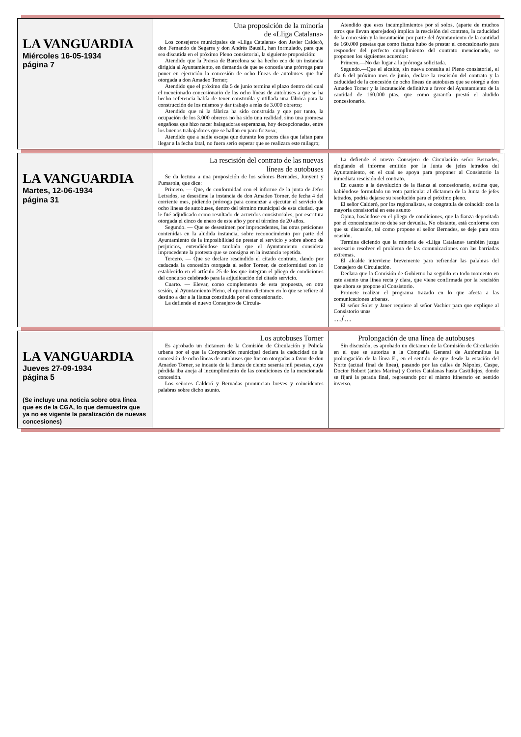| LA VANGUARDIA Miércoles 16-05-1934 página 7 | Una proposición de la minoría de «Lliga Catalana» Los consejeros municipales de «Lliga Catalana» don Javier Calderó, don Fernando de Segarra y don Andrés Bausili, han formulado, para que sea discutida en el próximo Pleno consistorial, la siguiente proposición: Atendido que la Prensa de Barcelona se ha hecho eco de un instancia dirigida al Ayuntamiento, en demanda de que se conceda una prórroga para poner en ejecución la concesión de ocho líneas de autobuses que fué otorgada a don Amadeo Torner; Atendido que el próximo día 5 de junio termina el plazo dentro del cual el mencionado concesionario de las ocho líneas de autobuses a que se ha hecho referencia había de tener construída y utillada una fábrica para la construcción de los mismos y dar trabajo a más de 3.000 obreros; Atendido que ni la fábrica ha sido construída y que por tanto, la ocupación de los 3.000 obreros no ha sido una realidad, sino una promesa engañosa que hizo nacer halagadoras esperanzas, hoy decepcionadas, entre los buenos trabajadores que se hallan en paro forzoso; Atendido que a nadie escapa que durante los pocos días que faltan para llegar a la fecha fatal, no fuera serio esperar que se realizara este milagro; | Atendido que esos incumplimientos por sí solos, (aparte de muchos otros que llevan aparejados) implica la rescisión del contrato, la caducidad de la concesión y la incautación por parte del Ayuntamiento de la cantidad de 160.000 pesetas que como fianza hubo de prestar el concesionario para responder del perfecto cumplimiento del contrato mencionado, se proponen los siguientes acuerdos: Primero.—No dar lugar a la prórroga solicitada. Segundo.—Que el alcalde, sin nueva consulta al Pleno consistorial, el día 6 del próximo mes de junio, declare la rescisión del contrato y la caducidad de la concesión de ocho líneas de autobuses que se otorgó a don Amadeo Torner y la incautación definitiva a favor del Ayuntamiento de la cantidad de 160.000 ptas. que como garantía prestó el aludido concesionario. |
| LA VANGUARDIA Martes, 12-06-1934 página 31 | La rescisión del contrato de las nuevas líneas de autobuses Se da lectura a una proposición de los señores Bernades, Junyent y Pumarola, que dice: Primero. — Que, de conformidad con el informe de la junta de Jefes Letrados, se desestime la instancia de don Amadeo Torner, de fecha 4 del corriente mes, pidiendo prórroga para comenzar a ejecutar el servicio de ocho líneas de autobuses, dentro del término municipal de esta ciudad, que le fué adjudicado como resultado de acuerdos consistoriales, por escritura otorgada el cinco de enero de este año y por el término de 20 años. Segundo. — Que se desestimen por improcedentes, las otras peticiones contenidas en la aludida instancia, sobre reconocimiento por parte del Ayuntamiento de la imposibilidad de prestar el servicio y sobre abono de perjuicios, entendiéndose también que el Ayuntamiento considera improcedente la protesta que se consigna en la instancia repetida. Tercero. — Que se declare rescindido el citado contrato, dando por caducada la concesión otorgada al señor Torner, de conformidad con lo establecido en el artículo 25 de los que integran el pliego de condiciones del concurso celebrado para la adjudicación del citado servicio. Cuarto. — Elevar, como complemento de esta propuesta, en otra sesión, al Ayuntamiento Pleno, el oportuno dictamen en lo que se refiere al destino a dar a la fianza constituída por el concesionario. La defiende el nuevo Consejero de Circula- | La defiende el nuevo Consejero de Circulación señor Bernades, elogiando el informe emitido por la Junta de jefes letrados del Ayuntamiento, en el cual se apoya para proponer al Consistorio la inmediata rescisión del contrato. En cuanto a la devolución de la fianza al concesionario, estima que, habiéndose formulado un voto particular al dictamen de la Junta de jefes letrados, podría dejarse su resolución para el próximo pleno. El señor Calderó, por los regionalistas, se congratula de coincidir con la mayoría consistorial en este asunto Opina, basándose en el pliego de condiciones, que la fianza depositada por el concesionario no debe ser devuelta. No obstante, está conforme con que su discusión, tal como propone el señor Bernades, se deje para otra ocasión. Termina diciendo que la minoría de «Lliga Catalana» también juzga necesario resolver el problema de las comunicaciones con las barriadas extremas. El alcalde interviene brevemente para refrendar las palabras del Consejero de Circulación. Declara que la Comisión de Gobierno ha seguido en todo momento en este asunto una línea recta y clara, que viene confirmada por la rescisión que ahora se propone al Consistorio. Promete realizar el programa trazado en lo que afecta a las comunicaciones urbanas. El señor Soler y Janer requiere al señor Vachier para que explique al Consistorio unas …/… |
| LA VANGUARDIA Jueves 27-09-1934 página 5 (Se incluye una noticia sobre otra línea que es de la CGA, lo que demuestra que ya no es vigente la paralización de nuevas concesiones) | Los autobuses Torner Es aprobado un dictamen de la Comisión de Circulación y Policía urbana por el que la Corporación municipal declara la caducidad de la concesión de ocho líneas de autobuses que fueron otorgadas a favor de don Amadeo Torner, se incaute de la fianza de ciento sesenta mil pesetas, cuya pérdida iba aneja al incumplimiento de las condiciones de la mencionada concesión. Los señores Calderó y Bernadas pronuncian breves y coincidentes palabras sobre dicho asunto. | Prolongación de una línea de autobuses Sin discusión, es aprobado un dictamen de la Comisión de Circulación en el que se autoriza a la Compañía General de Autómnibus la prolongación de la línea E., en el sentido de que desde la estación del Norte (actual final de línea), pasando por las calles de Nápoles, Caspe, Doctor Robert (antes Marina) y Cortes Catalanas hasta Castillejos, donde se fijará la parada final, regresando por el mismo itinerario en sentido inverso. |